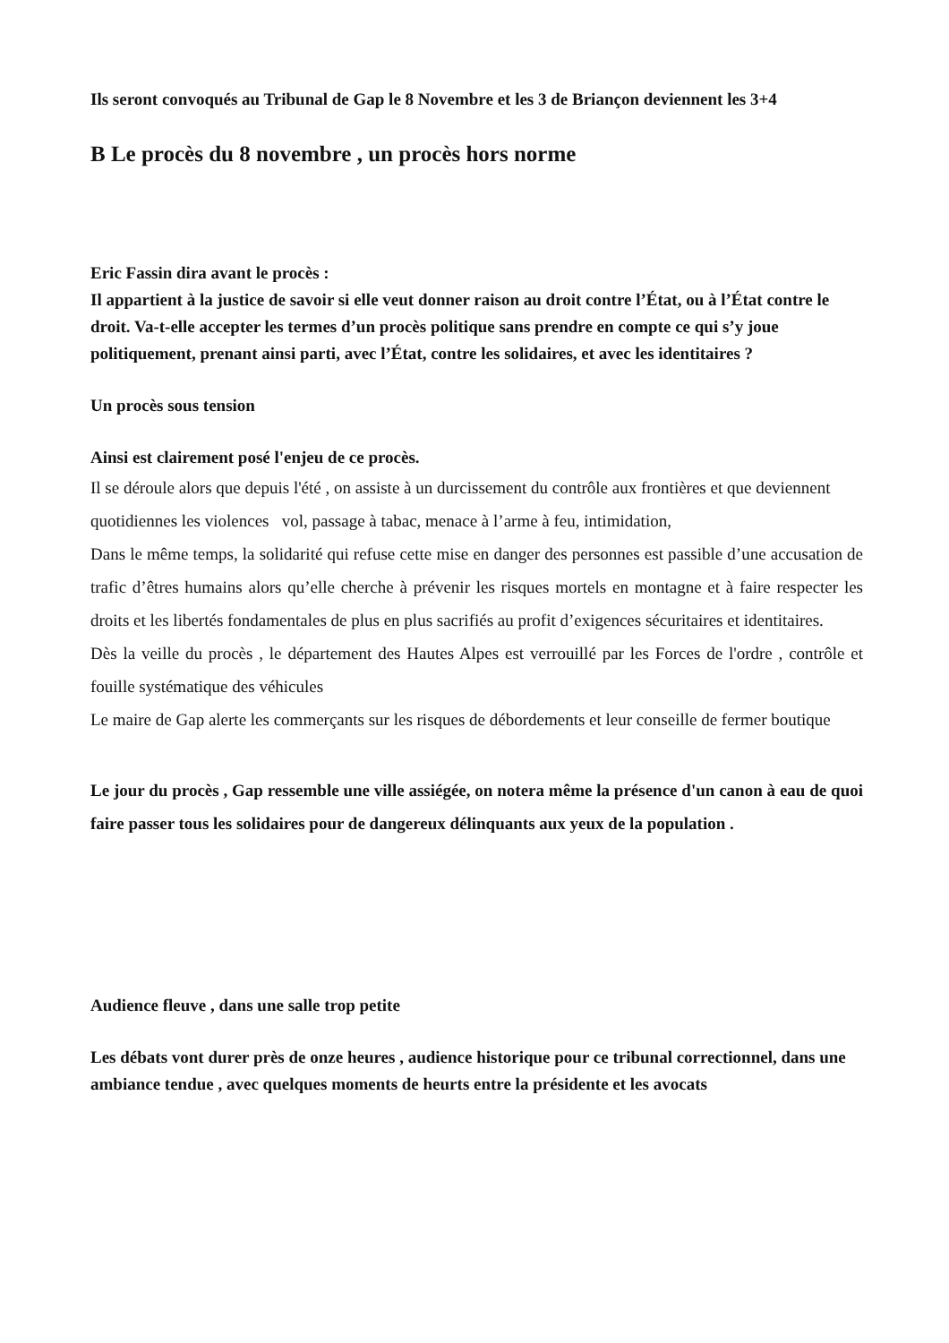Ils seront convoqués au Tribunal de Gap le 8 Novembre et les 3 de Briançon deviennent les 3+4
B Le procès du 8 novembre , un procès hors norme
Eric Fassin dira avant le procès :
Il appartient à la justice de savoir si elle veut donner raison au droit contre l’État, ou à l’État contre le droit. Va-t-elle accepter les termes d’un procès politique sans prendre en compte ce qui s’y joue politiquement, prenant ainsi parti, avec l’État, contre les solidaires, et avec les identitaires ?
Un procès sous tension
Ainsi est clairement posé l'enjeu de ce procès.
Il se déroule alors que depuis l'été , on assiste à un durcissement du contrôle aux frontières et que deviennent quotidiennes les violences vol, passage à tabac, menace à l’arme à feu, intimidation,
Dans le même temps, la solidarité qui refuse cette mise en danger des personnes est passible d’une accusation de trafic d’êtres humains alors qu’elle cherche à prévenir les risques mortels en montagne et à faire respecter les droits et les libertés fondamentales de plus en plus sacrifiés au profit d’exigences sécuritaires et identitaires.
Dès la veille du procès , le département des Hautes Alpes est verrouillé par les Forces de l'ordre , contrôle et fouille systématique des véhicules
Le maire de Gap alerte les commerçants sur les risques de débordements et leur conseille de fermer boutique
Le jour du procès , Gap ressemble une ville assiégée, on notera même la présence d'un canon à eau de quoi faire passer tous les solidaires pour de dangereux délinquants aux yeux de la population .
Audience fleuve , dans une salle trop petite
Les débats vont durer près de onze heures , audience historique pour ce tribunal correctionnel, dans une ambiance tendue , avec quelques moments de heurts entre la présidente et les avocats